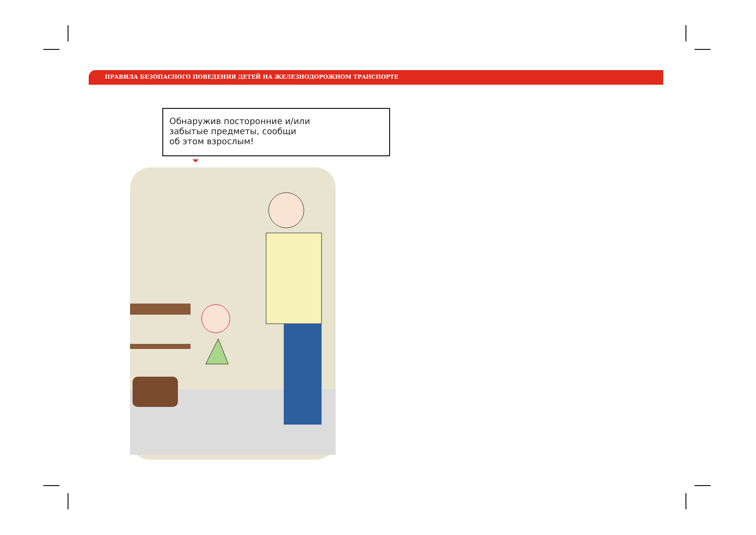ПРАВИЛА БЕЗОПАСНОГО ПОВЕДЕНИЯ ДЕТЕЙ НА ЖЕЛЕЗНОДОРОЖНОМ ТРАНСПОРТЕ
Обнаружив посторонние и/или
забытые предметы, сообщи
об этом взрослым!